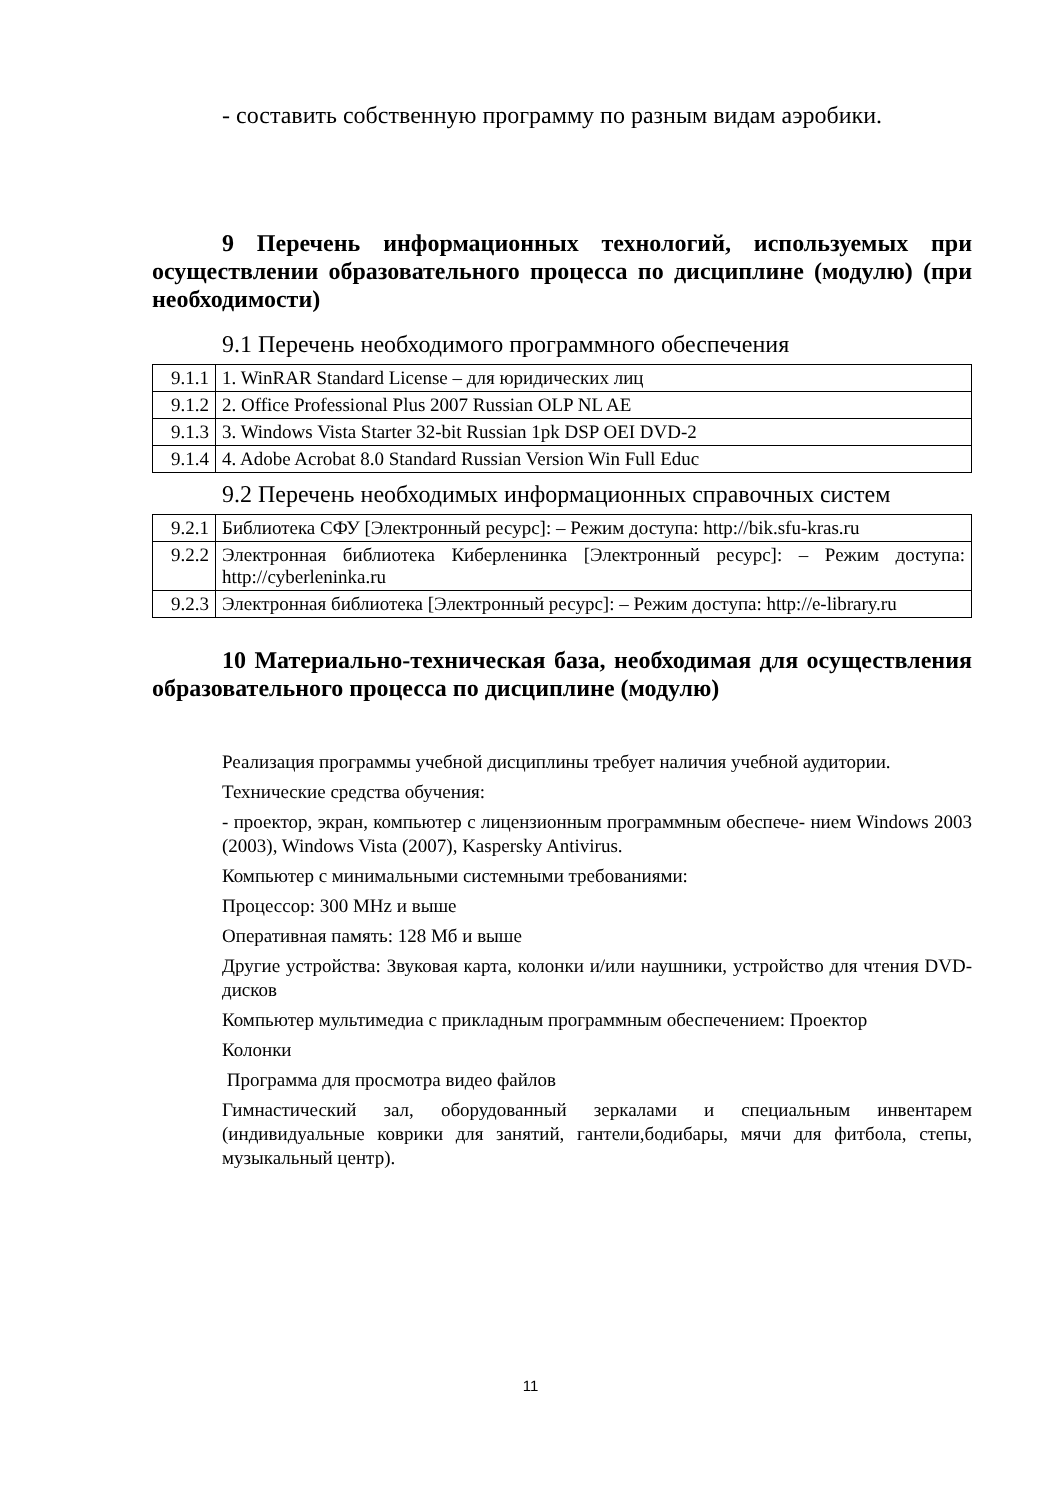- составить собственную программу по разным видам аэробики.
9 Перечень информационных технологий, используемых при осуществлении образовательного процесса по дисциплине (модулю) (при необходимости)
9.1 Перечень необходимого программного обеспечения
| 9.1.1 | 1. WinRAR Standard License – для юридических лиц |
| 9.1.2 | 2. Office Professional Plus 2007 Russian OLP NL AE |
| 9.1.3 | 3. Windows Vista Starter 32-bit Russian 1pk DSP OEI DVD-2 |
| 9.1.4 | 4. Adobe Acrobat 8.0 Standard Russian Version Win Full Educ |
9.2 Перечень необходимых информационных справочных систем
| 9.2.1 | Библиотека СФУ [Электронный ресурс]: – Режим доступа: http://bik.sfu-kras.ru |
| 9.2.2 | Электронная библиотека Киберленинка [Электронный ресурс]: – Режим доступа: http://cyberleninka.ru |
| 9.2.3 | Электронная библиотека [Электронный ресурс]: – Режим доступа: http://e-library.ru |
10 Материально-техническая база, необходимая для осуществления образовательного процесса по дисциплине (модулю)
Реализация программы учебной дисциплины требует наличия учебной аудитории.
Технические средства обучения:
- проектор, экран, компьютер с лицензионным программным обеспече- нием Windows 2003 (2003), Windows Vista (2007), Kaspersky Antivirus.
Компьютер с минимальными системными требованиями:
Процессор: 300 MHz и выше
Оперативная память: 128 Мб и выше
Другие устройства: Звуковая карта, колонки и/или наушники, устройство для чтения DVD-дисков
Компьютер мультимедиа с прикладным программным обеспечением: Проектор
Колонки
Программа для просмотра видео файлов
Гимнастический зал, оборудованный зеркалами и специальным инвентарем (индивидуальные коврики для занятий, гантели,бодибары, мячи для фитбола, степы, музыкальный центр).
11